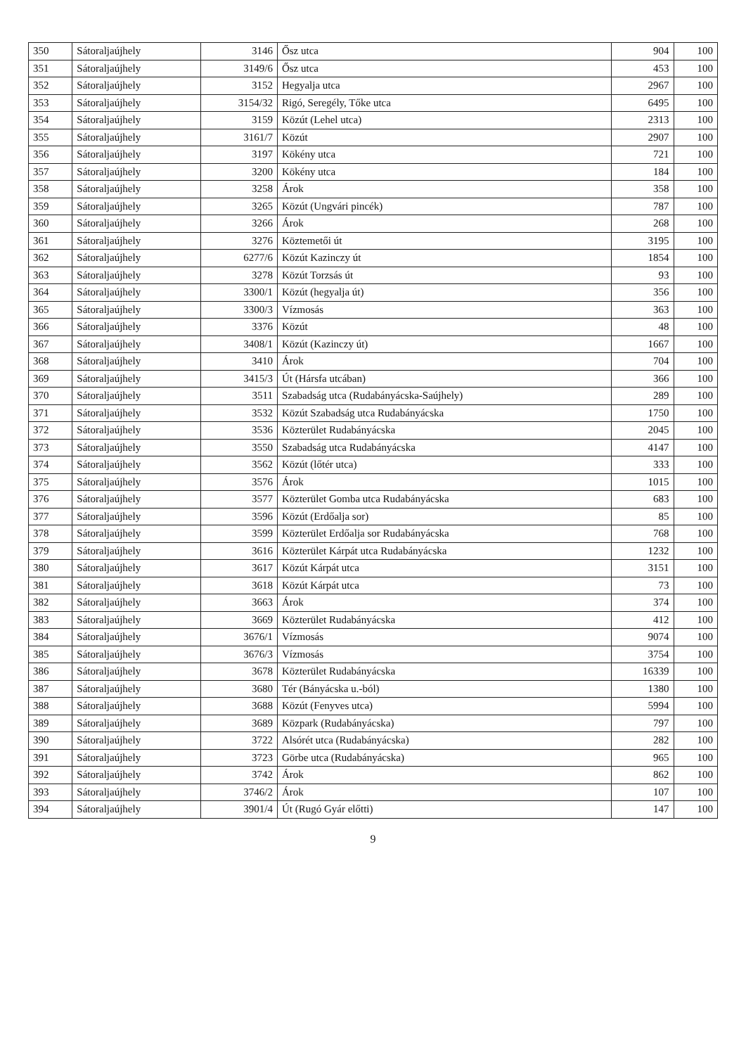| 350 | Sátoraljaújhely | 3146 | Ősz utca | 904 | 100 |
| 351 | Sátoraljaújhely | 3149/6 | Ősz utca | 453 | 100 |
| 352 | Sátoraljaújhely | 3152 | Hegyalja utca | 2967 | 100 |
| 353 | Sátoraljaújhely | 3154/32 | Rigó, Seregély, Tőke utca | 6495 | 100 |
| 354 | Sátoraljaújhely | 3159 | Közút (Lehel utca) | 2313 | 100 |
| 355 | Sátoraljaújhely | 3161/7 | Közút | 2907 | 100 |
| 356 | Sátoraljaújhely | 3197 | Kökény utca | 721 | 100 |
| 357 | Sátoraljaújhely | 3200 | Kökény utca | 184 | 100 |
| 358 | Sátoraljaújhely | 3258 | Árok | 358 | 100 |
| 359 | Sátoraljaújhely | 3265 | Közút (Ungvári pincék) | 787 | 100 |
| 360 | Sátoraljaújhely | 3266 | Árok | 268 | 100 |
| 361 | Sátoraljaújhely | 3276 | Köztemetői út | 3195 | 100 |
| 362 | Sátoraljaújhely | 6277/6 | Közút Kazinczy út | 1854 | 100 |
| 363 | Sátoraljaújhely | 3278 | Közút Torzsás út | 93 | 100 |
| 364 | Sátoraljaújhely | 3300/1 | Közút (hegyalja út) | 356 | 100 |
| 365 | Sátoraljaújhely | 3300/3 | Vízmosás | 363 | 100 |
| 366 | Sátoraljaújhely | 3376 | Közút | 48 | 100 |
| 367 | Sátoraljaújhely | 3408/1 | Közút (Kazinczy út) | 1667 | 100 |
| 368 | Sátoraljaújhely | 3410 | Árok | 704 | 100 |
| 369 | Sátoraljaújhely | 3415/3 | Út (Hársfa utcában) | 366 | 100 |
| 370 | Sátoraljaújhely | 3511 | Szabadság utca (Rudabányácska-Saújhely) | 289 | 100 |
| 371 | Sátoraljaújhely | 3532 | Közút Szabadság utca Rudabányácska | 1750 | 100 |
| 372 | Sátoraljaújhely | 3536 | Közterület Rudabányácska | 2045 | 100 |
| 373 | Sátoraljaújhely | 3550 | Szabadság utca Rudabányácska | 4147 | 100 |
| 374 | Sátoraljaújhely | 3562 | Közút (lőtér utca) | 333 | 100 |
| 375 | Sátoraljaújhely | 3576 | Árok | 1015 | 100 |
| 376 | Sátoraljaújhely | 3577 | Közterület Gomba utca Rudabányácska | 683 | 100 |
| 377 | Sátoraljaújhely | 3596 | Közút (Erdőalja sor) | 85 | 100 |
| 378 | Sátoraljaújhely | 3599 | Közterület Erdőalja sor Rudabányácska | 768 | 100 |
| 379 | Sátoraljaújhely | 3616 | Közterület Kárpát utca Rudabányácska | 1232 | 100 |
| 380 | Sátoraljaújhely | 3617 | Közút Kárpát utca | 3151 | 100 |
| 381 | Sátoraljaújhely | 3618 | Közút Kárpát utca | 73 | 100 |
| 382 | Sátoraljaújhely | 3663 | Árok | 374 | 100 |
| 383 | Sátoraljaújhely | 3669 | Közterület Rudabányácska | 412 | 100 |
| 384 | Sátoraljaújhely | 3676/1 | Vízmosás | 9074 | 100 |
| 385 | Sátoraljaújhely | 3676/3 | Vízmosás | 3754 | 100 |
| 386 | Sátoraljaújhely | 3678 | Közterület Rudabányácska | 16339 | 100 |
| 387 | Sátoraljaújhely | 3680 | Tér (Bányácska u.-ból) | 1380 | 100 |
| 388 | Sátoraljaújhely | 3688 | Közút (Fenyves utca) | 5994 | 100 |
| 389 | Sátoraljaújhely | 3689 | Közpark (Rudabányácska) | 797 | 100 |
| 390 | Sátoraljaújhely | 3722 | Alsórét utca (Rudabányácska) | 282 | 100 |
| 391 | Sátoraljaújhely | 3723 | Görbe utca (Rudabányácska) | 965 | 100 |
| 392 | Sátoraljaújhely | 3742 | Árok | 862 | 100 |
| 393 | Sátoraljaújhely | 3746/2 | Árok | 107 | 100 |
| 394 | Sátoraljaújhely | 3901/4 | Út (Rugó Gyár előtti) | 147 | 100 |
9